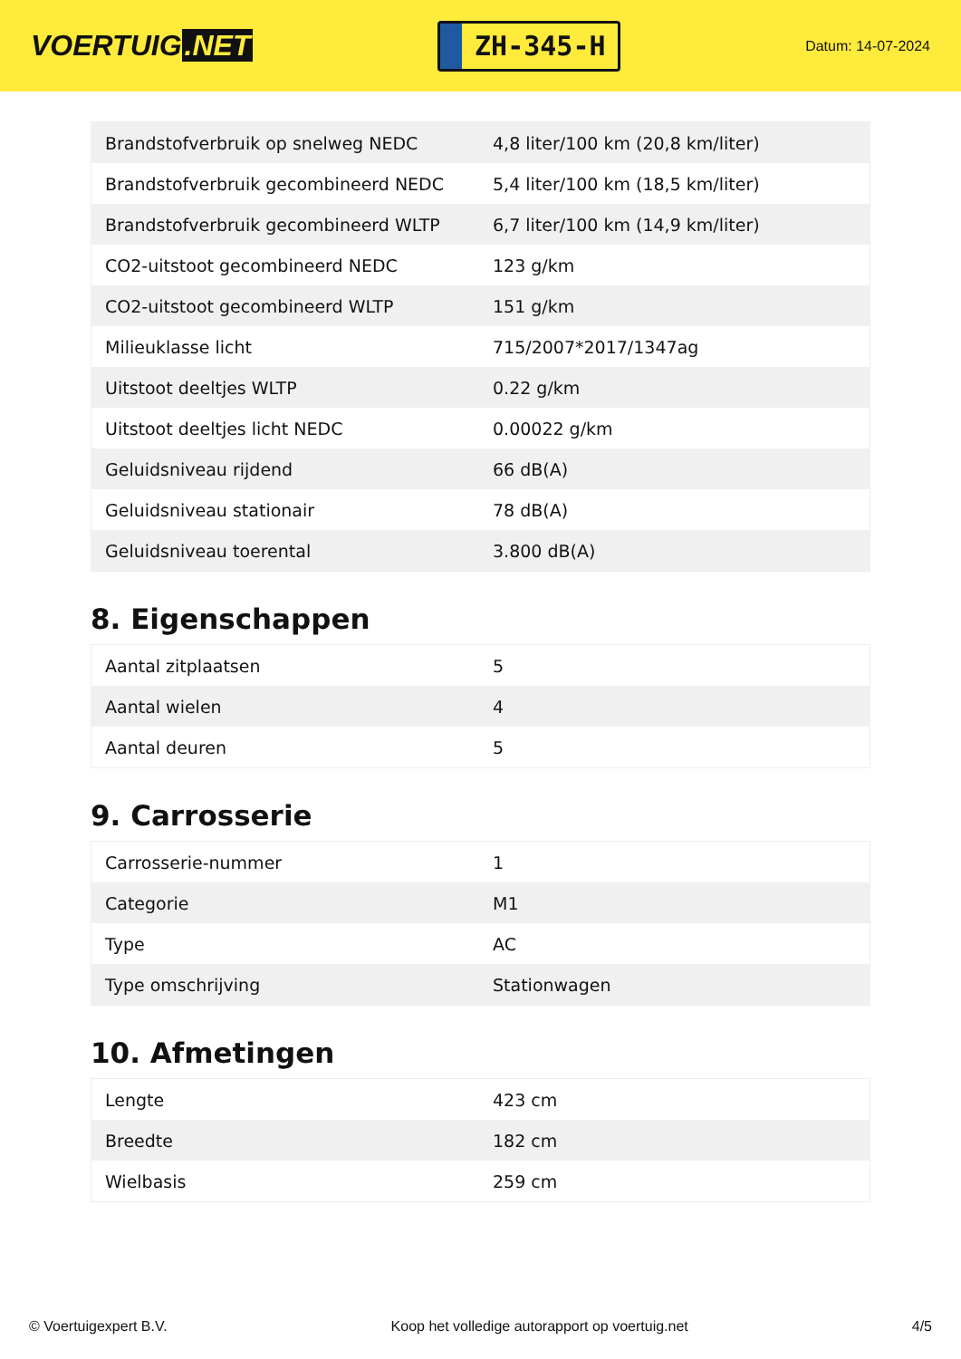VOERTUIG.NET
ZH-345-H
Datum: 14-07-2024
| Brandstofverbruik op snelweg NEDC | 4,8 liter/100 km (20,8 km/liter) |
| Brandstofverbruik gecombineerd NEDC | 5,4 liter/100 km (18,5 km/liter) |
| Brandstofverbruik gecombineerd WLTP | 6,7 liter/100 km (14,9 km/liter) |
| CO2-uitstoot gecombineerd NEDC | 123 g/km |
| CO2-uitstoot gecombineerd WLTP | 151 g/km |
| Milieuklasse licht | 715/2007*2017/1347ag |
| Uitstoot deeltjes WLTP | 0.22 g/km |
| Uitstoot deeltjes licht NEDC | 0.00022 g/km |
| Geluidsniveau rijdend | 66 dB(A) |
| Geluidsniveau stationair | 78 dB(A) |
| Geluidsniveau toerental | 3.800 dB(A) |
8. Eigenschappen
| Aantal zitplaatsen | 5 |
| Aantal wielen | 4 |
| Aantal deuren | 5 |
9. Carrosserie
| Carrosserie-nummer | 1 |
| Categorie | M1 |
| Type | AC |
| Type omschrijving | Stationwagen |
10. Afmetingen
| Lengte | 423 cm |
| Breedte | 182 cm |
| Wielbasis | 259 cm |
© Voertuigexpert B.V. Koop het volledige autorapport op voertuig.net 4/5